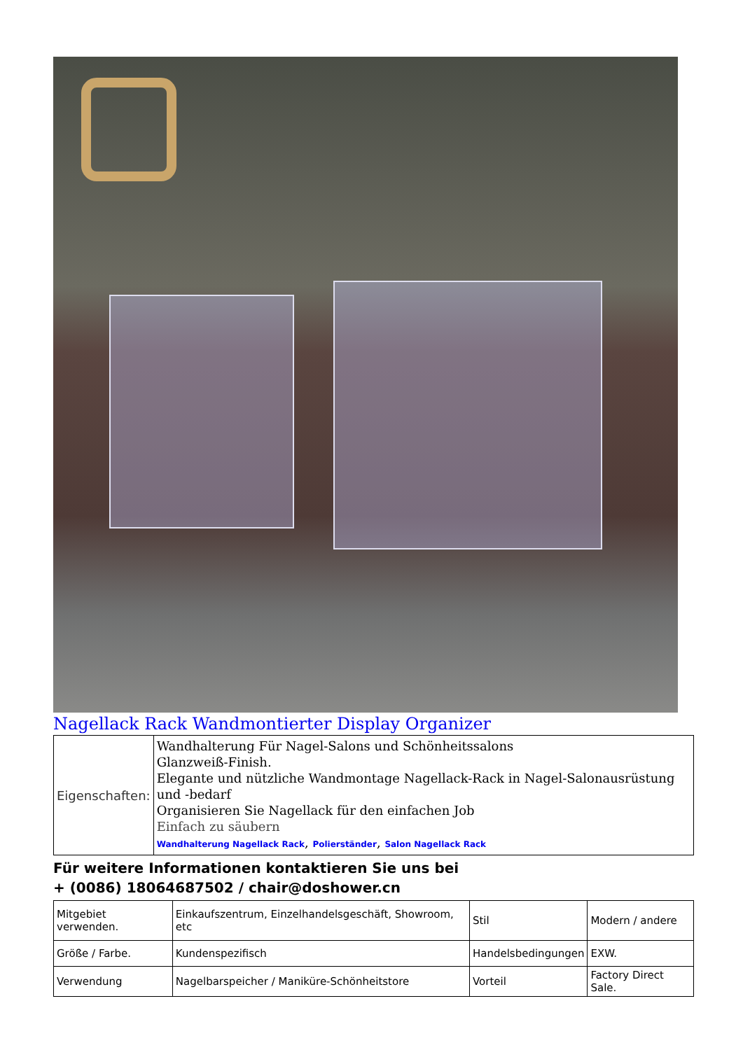Nagellack Rack Wandmontierter Display Organizer
| Eigenschaften: | Wandhalterung Für Nagel-Salons und Schönheitssalons Glanzweiß-Finish. Elegante und nützliche Wandmontage Nagellack-Rack in Nagel-Salonausrüstung und -bedarf Organisieren Sie Nagellack für den einfachen Job Einfach zu säubern Wandhalterung Nagellack Rack , Polierständer , Salon Nagellack Rack |
Für weitere Informationen kontaktieren Sie uns bei
+ (0086) 18064687502 / chair@doshower.cn
| Mitgebiet verwenden. | Einkaufszentrum, Einzelhandelsgeschäft, Showroom, etc | Stil | Modern / andere |
| Größe / Farbe. | Kundenspezifisch | Handelsbedingungen | EXW. |
| Verwendung | Nagelbarspeicher / Maniküre-Schönheitstore | Vorteil | Factory Direct Sale. |